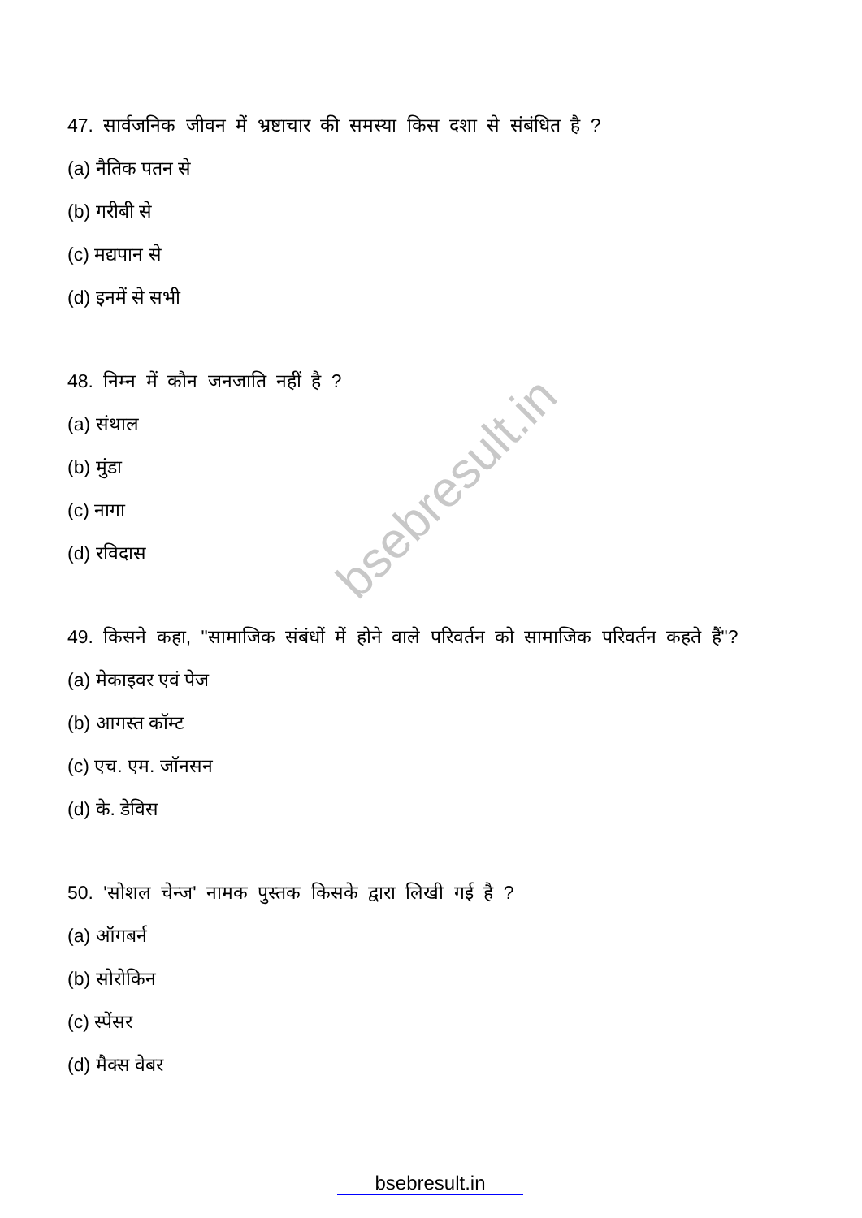bsebresult.in
47. सार्वजनिक जीवन में भ्रष्टाचार की समस्या किस दशा से संबंधित है ?
(a) नैतिक पतन से
(b) गरीबी से
(c) मद्यपान से
(d) इनमें से सभी
48. निम्न में कौन जनजाति नहीं है ?
(a) संथाल
(b) मुंडा
(c) नागा
(d) रविदास
49. किसने कहा, "सामाजिक संबंधों में होने वाले परिवर्तन को सामाजिक परिवर्तन कहते हैं"?
(a) मेकाइवर एवं पेज
(b) आगस्त कॉम्ट
(c) एच. एम. जॉनसन
(d) के. डेविस
50. 'सोशल चेन्ज' नामक पुस्तक किसके द्वारा लिखी गई है ?
(a) ऑगबर्न
(b) सोरोकिन
(c) स्पेंसर
(d) मैक्स वेबर
bsebresult.in